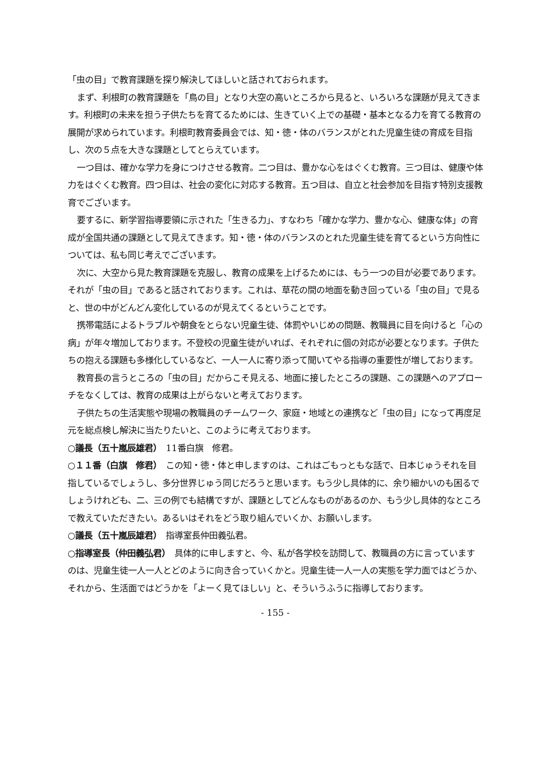「虫の目」で教育課題を探り解決してほしいと話されておられます。
まず、利根町の教育課題を「鳥の目」となり大空の高いところから見ると、いろいろな課題が見えてきます。利根町の未来を担う子供たちを育てるためには、生きていく上での基礎・基本となる力を育てる教育の展開が求められています。利根町教育委員会では、知・徳・体のバランスがとれた児童生徒の育成を目指し、次の５点を大きな課題としてとらえています。
一つ目は、確かな学力を身につけさせる教育。二つ目は、豊かな心をはぐくむ教育。三つ目は、健康や体力をはぐくむ教育。四つ目は、社会の変化に対応する教育。五つ目は、自立と社会参加を目指す特別支援教育でございます。
要するに、新学習指導要領に示された「生きる力」、すなわち「確かな学力、豊かな心、健康な体」の育成が全国共通の課題として見えてきます。知・徳・体のバランスのとれた児童生徒を育てるという方向性については、私も同じ考えでございます。
次に、大空から見た教育課題を克服し、教育の成果を上げるためには、もう一つの目が必要であります。それが「虫の目」であると話されております。これは、草花の間の地面を動き回っている「虫の目」で見ると、世の中がどんどん変化しているのが見えてくるということです。
携帯電話によるトラブルや朝食をとらない児童生徒、体罰やいじめの問題、教職員に目を向けると「心の病」が年々増加しております。不登校の児童生徒がいれば、それぞれに個の対応が必要となります。子供たちの抱える課題も多様化しているなど、一人一人に寄り添って聞いてやる指導の重要性が増しております。
教育長の言うところの「虫の目」だからこそ見える、地面に接したところの課題、この課題へのアプローチをなくしては、教育の成果は上がらないと考えております。
子供たちの生活実態や現場の教職員のチームワーク、家庭・地域との連携など「虫の目」になって再度足元を総点検し解決に当たりたいと、このように考えております。
○議長（五十嵐辰雄君）　11番白旗　修君。
○１１番（白旗　修君）　この知・徳・体と申しますのは、これはごもっともな話で、日本じゅうそれを目指しているでしょうし、多分世界じゅう同じだろうと思います。もう少し具体的に、余り細かいのも困るでしょうけれども、二、三の例でも結構ですが、課題としてどんなものがあるのか、もう少し具体的なところで教えていただきたい。あるいはそれをどう取り組んでいくか、お願いします。
○議長（五十嵐辰雄君）　指導室長仲田義弘君。
○指導室長（仲田義弘君）　具体的に申しますと、今、私が各学校を訪問して、教職員の方に言っていますのは、児童生徒一人一人とどのように向き合っていくかと。児童生徒一人一人の実態を学力面ではどうか、それから、生活面ではどうかを「よーく見てほしい」と、そういうふうに指導しております。
- 155 -